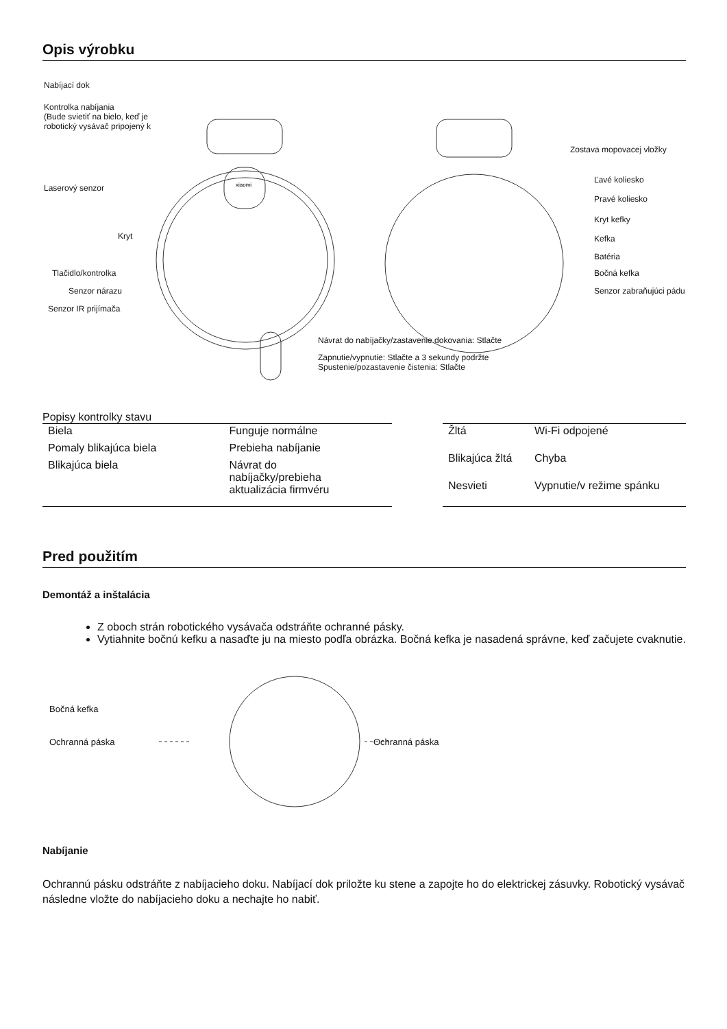Opis výrobku
xiaomi
Nabíjací dok
Kontrolka nabíjania
(Bude svietiť na bielo, keď je robotický vysávač pripojený k
Laserový senzor
Kryt
Tlačidlo/kontrolka
Senzor nárazu
Senzor IR prijímača
Zostava mopovacej vložky
Ľavé koliesko
Pravé koliesko
Kryt kefky
Kefka
Batéria
Bočná kefka
Senzor zabraňujúci pádu
Návrat do nabíjačky/zastavenie dokovania: Stlačte
Zapnutie/vypnutie: Stlačte a 3 sekundy podržte
Spustenie/pozastavenie čistenia: Stlačte
Popisy kontrolky stavu
| Biela | Funguje normálne |
| Pomaly blikajúca biela | Prebieha nabíjanie |
| Blikajúca biela | Návrat do nabíjačky/prebieha aktualizácia firmvéru |
| Žltá | Wi-Fi odpojené |
| Blikajúca žltá | Chyba |
| Nesvieti | Vypnutie/v režime spánku |
Pred použitím
Demontáž a inštalácia
Z oboch strán robotického vysávača odstráňte ochranné pásky.
Vytiahnite bočnú kefku a nasaďte ju na miesto podľa obrázka. Bočná kefka je nasadená správne, keď začujete cvaknutie.
Bočná kefka
Ochranná páska Ochranná páska
Nabíjanie
Ochrannú pásku odstráňte z nabíjacieho doku. Nabíjací dok priložte ku stene a zapojte ho do elektrickej zásuvky. Robotický vysávač následne vložte do nabíjacieho doku a nechajte ho nabiť.